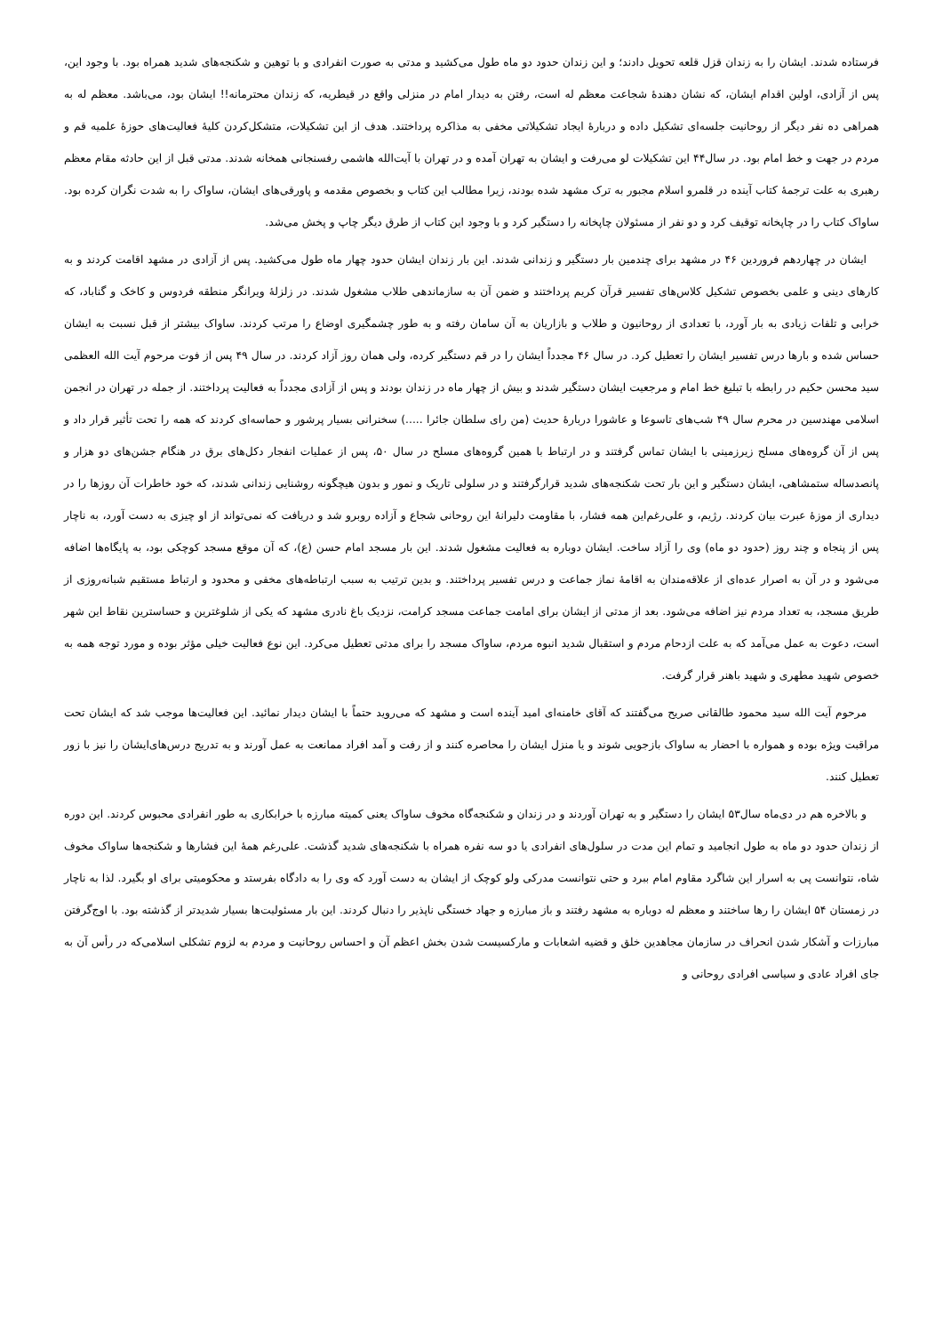فرستاده شدند. ایشان را به زندان قزل قلعه تحویل دادند؛ و این زندان حدود دو ماه طول می‌کشید و مدتی به صورت انفرادی و با توهین و شکنجه‌های شدید همراه بود. با وجود این، پس از آزادی، اولین اقدام ایشان، که نشان دهندۀ شجاعت معظم له است، رفتن به دیدار امام در منزلی واقع در قیطریه، که زندان محترمانه!! ایشان بود، می‌باشد. معظم له به همراهی ده نفر دیگر از روحانیت جلسه‌ای تشکیل داده و دربارۀ ایجاد تشکیلاتی مخفی به مذاکره پرداختند. هدف از این تشکیلات، متشکل‌کردن کلیۀ فعالیت‌های حوزۀ علمیه قم و مردم در جهت و خط امام بود. در سال۴۴ این تشکیلات لو می‌رفت و ایشان به تهران آمده و در تهران با آیت‌الله هاشمی رفسنجانی همخانه شدند. مدتی قبل از این حادثه مقام معظم رهبری به علت ترجمۀ کتاب آینده در قلمرو اسلام مجبور به ترک مشهد شده بودند، زیرا مطالب این کتاب و بخصوص مقدمه و پاورقی‌های ایشان، ساواک را به شدت نگران کرده بود. ساواک کتاب را در چاپخانه توقیف کرد و دو نفر از مسئولان چاپخانه را دستگیر کرد و با وجود این کتاب از طرق دیگر چاپ و پخش می‌شد.
ایشان در چهاردهم فروردین ۴۶ در مشهد برای چندمین بار دستگیر و زندانی شدند. این بار زندان ایشان حدود چهار ماه طول می‌کشید. پس از آزادی در مشهد اقامت کردند و به کارهای دینی و علمی بخصوص تشکیل کلاس‌های تفسیر قرآن کریم پرداختند و ضمن آن به سازماندهی طلاب مشغول شدند. در زلزلۀ ویرانگر منطقه فردوس و کاخک و گناباد، که خرابی و تلفات زیادی به بار آورد، با تعدادی از روحانیون و طلاب و بازاریان به آن سامان رفته و به طور چشمگیری اوضاع را مرتب کردند. ساواک بیشتر از قبل نسبت به ایشان حساس شده و بارها درس تفسیر ایشان را تعطیل کرد. در سال ۴۶ مجدداً ایشان را در قم دستگیر کرده، ولی همان روز آزاد کردند. در سال ۴۹ پس از فوت مرحوم آیت الله العظمی سید محسن حکیم در رابطه با تبلیغ خط امام و مرجعیت ایشان دستگیر شدند و بیش از چهار ماه در زندان بودند و پس از آزادی مجدداً به فعالیت پرداختند. از جمله در تهران در انجمن اسلامی مهندسین در محرم سال ۴۹ شب‌های تاسوعا و عاشورا دربارۀ حدیث (من رای سلطان جائرا .....) سخنرانی بسیار پرشور و حماسه‌ای کردند که همه را تحت تأثیر قرار داد و پس از آن گروه‌های مسلح زیرزمینی با ایشان تماس گرفتند و در ارتباط با همین گروه‌های مسلح در سال ۵۰، پس از عملیات انفجار دکل‌های برق در هنگام جشن‌های دو هزار و پانصدساله ستمشاهی، ایشان دستگیر و این بار تحت شکنجه‌های شدید قرارگرفتند و در سلولی تاریک و نمور و بدون هیچگونه روشنایی زندانی شدند، که خود خاطرات آن روزها را در دیداری از موزۀ عبرت بیان کردند. رژیم، و علی‌رغم‌این همه فشار، با مقاومت دلیرانۀ این روحانی شجاع و آزاده روبرو شد و دریافت که نمی‌تواند از او چیزی به دست آورد، به ناچار پس از پنجاه و چند روز (حدود دو ماه) وی را آزاد ساخت. ایشان دوباره به فعالیت مشغول شدند. این بار مسجد امام حسن (ع)، که آن موقع مسجد کوچکی بود، به پایگاه‌ها اضافه می‌شود و در آن به اصرار عده‌ای از علاقه‌مندان به اقامۀ نماز جماعت و درس تفسیر پرداختند. و بدین ترتیب به سبب ارتباطه‌های مخفی و محدود و ارتباط مستقیم شبانه‌روزی از طریق مسجد، به تعداد مردم نیز اضافه می‌شود. بعد از مدتی از ایشان برای امامت جماعت مسجد کرامت، نزدیک باغ نادری مشهد که یکی از شلوغترین و حساسترین نقاط این شهر است، دعوت به عمل می‌آمد که به علت ازدحام مردم و استقبال شدید انبوه مردم، ساواک مسجد را برای مدتی تعطیل می‌کرد. این نوع فعالیت خیلی مؤثر بوده و مورد توجه همه به خصوص شهید مطهری و شهید باهنر قرار گرفت.
مرحوم آیت الله سید محمود طالقانی صریح می‌گفتند که آقای خامنه‌ای امید آینده است و مشهد که می‌روید حتماً با ایشان دیدار نمائید. این فعالیت‌ها موجب شد که ایشان تحت مراقبت ویژه بوده و همواره با احضار به ساواک بازجویی شوند و یا منزل ایشان را محاصره کنند و از رفت و آمد افراد ممانعت به عمل آورند و به تدریج درس‌های‌ایشان را نیز با زور تعطیل کنند.
و بالاخره هم در دی‌ماه سال۵۳ ایشان را دستگیر و به تهران آوردند و در زندان و شکنجه‌گاه مخوف ساواک یعنی کمیته مبارزه با خرابکاری به طور انفرادی محبوس کردند. این دوره از زندان حدود دو ماه به طول انجامید و تمام این مدت در سلول‌های انفرادی یا دو سه نفره همراه با شکنجه‌های شدید گذشت. علی‌رغم همۀ این فشارها و شکنجه‌ها ساواک مخوف شاه، نتوانست پی به اسرار این شاگرد مقاوم امام ببرد و حتی نتوانست مدرکی ولو کوچک از ایشان به دست آورد که وی را به دادگاه بفرستد و محکومیتی برای او بگیرد. لذا به ناچار در زمستان ۵۴ ایشان را رها ساختند و معظم له دوباره به مشهد رفتند و باز مبارزه و جهاد خستگی ناپذیر را دنبال کردند. این بار مسئولیت‌ها بسیار شدیدتر از گذشته بود. با اوج‌گرفتن مبارزات و آشکار شدن انحراف در سازمان مجاهدین خلق و قضیه اشعابات و مارکسیست شدن بخش اعظم آن و احساس روحانیت و مردم به لزوم تشکلی اسلامی‌که در رأس آن به جای افراد عادی و سیاسی افرادی روحانی و